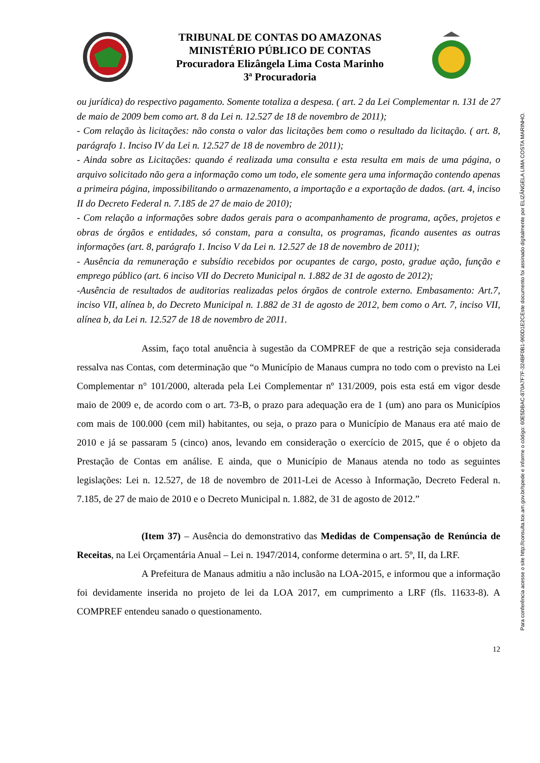TRIBUNAL DE CONTAS DO AMAZONAS
MINISTÉRIO PÚBLICO DE CONTAS
Procuradora Elizângela Lima Costa Marinho
3ª Procuradoria
ou jurídica) do respectivo pagamento. Somente totaliza a despesa. ( art. 2 da Lei Complementar n. 131 de 27 de maio de 2009 bem como art. 8 da Lei n. 12.527 de 18 de novembro de 2011);
- Com relação às licitações: não consta o valor das licitações bem como o resultado da licitação. ( art. 8, parágrafo 1. Inciso IV da Lei n. 12.527 de 18 de novembro de 2011);
- Ainda sobre as Licitações: quando é realizada uma consulta e esta resulta em mais de uma página, o arquivo solicitado não gera a informação como um todo, ele somente gera uma informação contendo apenas a primeira página, impossibilitando o armazenamento, a importação e a exportação de dados. (art. 4, inciso II do Decreto Federal n. 7.185 de 27 de maio de 2010);
- Com relação a informações sobre dados gerais para o acompanhamento de programa, ações, projetos e obras de órgãos e entidades, só constam, para a consulta, os programas, ficando ausentes as outras informações (art. 8, parágrafo 1. Inciso V da Lei n. 12.527 de 18 de novembro de 2011);
- Ausência da remuneração e subsídio recebidos por ocupantes de cargo, posto, gradue ação, função e emprego público (art. 6 inciso VII do Decreto Municipal n. 1.882 de 31 de agosto de 2012);
-Ausência de resultados de auditorias realizadas pelos órgãos de controle externo. Embasamento: Art.7, inciso VII, alínea b, do Decreto Municipal n. 1.882 de 31 de agosto de 2012, bem como o Art. 7, inciso VII, alínea b, da Lei n. 12.527 de 18 de novembro de 2011.
Assim, faço total anuência à sugestão da COMPREF de que a restrição seja considerada ressalva nas Contas, com determinação que “o Município de Manaus cumpra no todo com o previsto na Lei Complementar n° 101/2000, alterada pela Lei Complementar nº 131/2009, pois esta está em vigor desde maio de 2009 e, de acordo com o art. 73-B, o prazo para adequação era de 1 (um) ano para os Municípios com mais de 100.000 (cem mil) habitantes, ou seja, o prazo para o Município de Manaus era até maio de 2010 e já se passaram 5 (cinco) anos, levando em consideração o exercício de 2015, que é o objeto da Prestação de Contas em análise. E ainda, que o Município de Manaus atenda no todo as seguintes legislações: Lei n. 12.527, de 18 de novembro de 2011-Lei de Acesso à Informação, Decreto Federal n. 7.185, de 27 de maio de 2010 e o Decreto Municipal n. 1.882, de 31 de agosto de 2012.”
(Item 37) – Ausência do demonstrativo das Medidas de Compensação de Renúncia de Receitas, na Lei Orçamentária Anual – Lei n. 1947/2014, conforme determina o art. 5º, II, da LRF.
A Prefeitura de Manaus admitiu a não inclusão na LOA-2015, e informou que a informação foi devidamente inserida no projeto de lei da LOA 2017, em cumprimento a LRF (fls. 11633-8). A COMPREF entendeu sanado o questionamento.
12
Este documento foi assinado digitalmente por ELIZÂNGELA LIMA COSTA MARINHO.
Para conferência acesse o site http://consulta.tce.am.gov.br/spede e informe o código: 60E5DBAC-870A7F7F-324BF0B1-960D1E2C